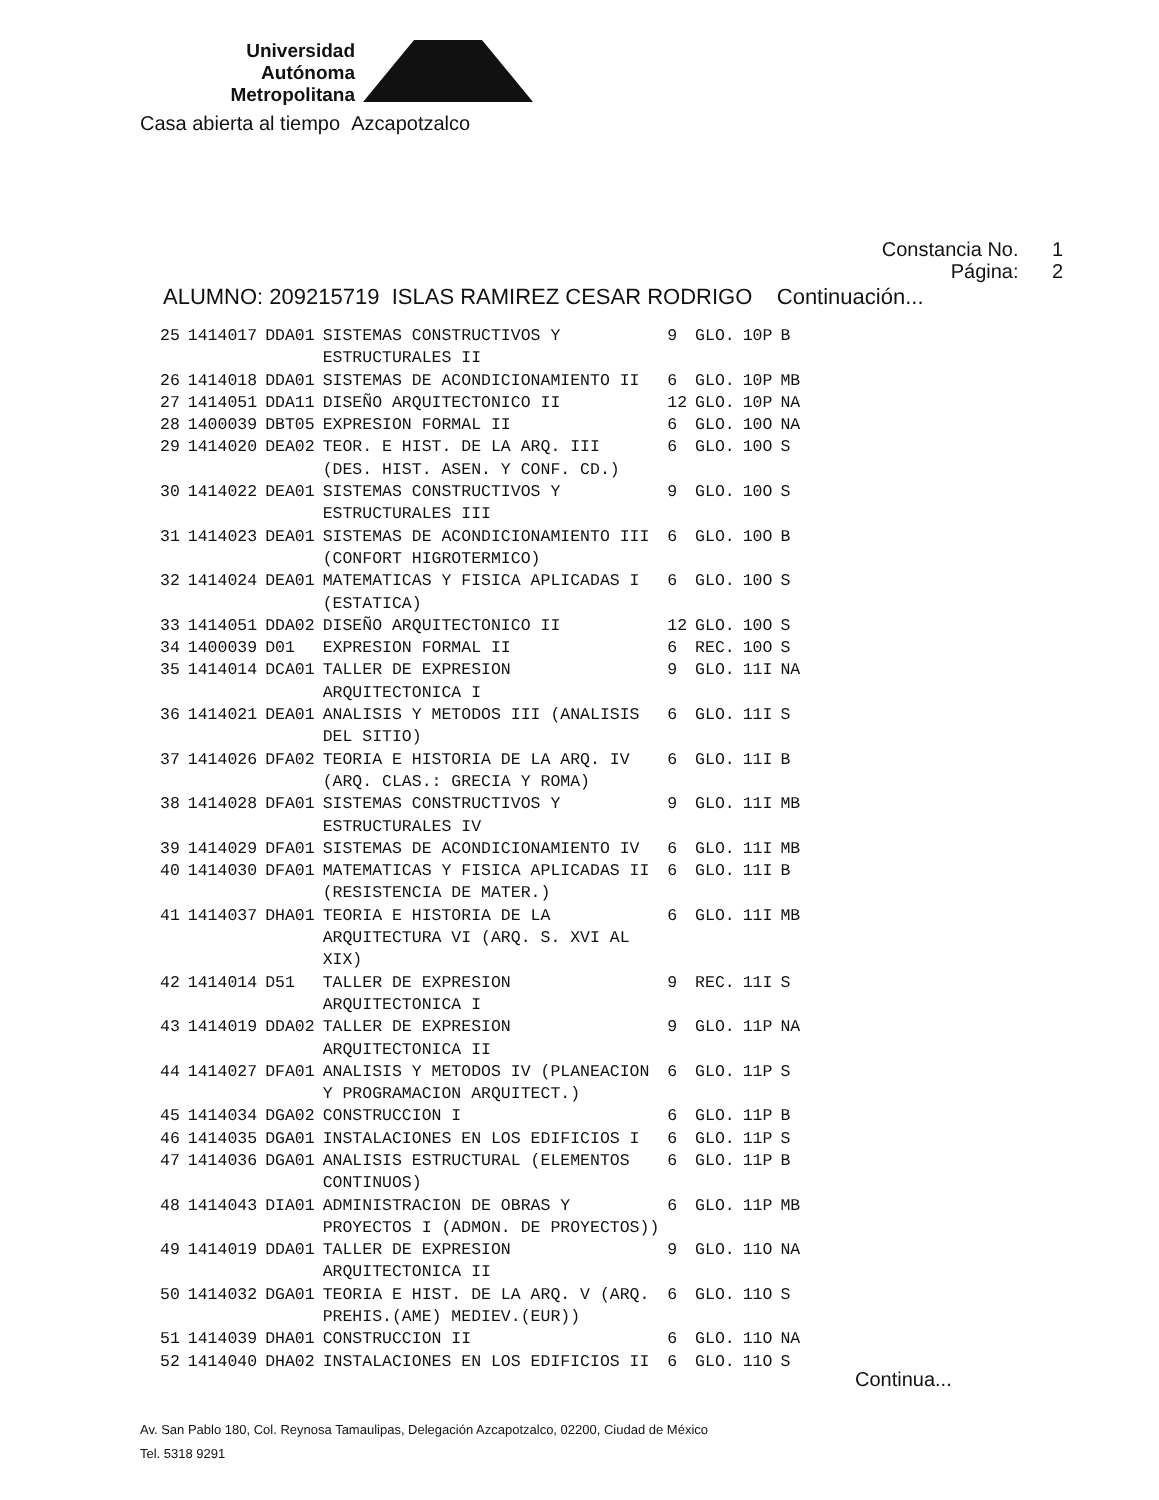Universidad
Autónoma
Metropolitana
Casa abierta al tiempo Azcapotzalco
Constancia No. 1
Página: 2
ALUMNO: 209215719 ISLAS RAMIREZ CESAR RODRIGO Continuación...
| 25 | 1414017 | DDA01 | SISTEMAS CONSTRUCTIVOS Y ESTRUCTURALES II | 9 | GLO. | 10P | B |
| 26 | 1414018 | DDA01 | SISTEMAS DE ACONDICIONAMIENTO II | 6 | GLO. | 10P | MB |
| 27 | 1414051 | DDA11 | DISEÑO ARQUITECTONICO II | 12 | GLO. | 10P | NA |
| 28 | 1400039 | DBT05 | EXPRESION FORMAL II | 6 | GLO. | 10O | NA |
| 29 | 1414020 | DEA02 | TEOR. E HIST. DE LA ARQ. III (DES. HIST. ASEN. Y CONF. CD.) | 6 | GLO. | 10O | S |
| 30 | 1414022 | DEA01 | SISTEMAS CONSTRUCTIVOS Y ESTRUCTURALES III | 9 | GLO. | 10O | S |
| 31 | 1414023 | DEA01 | SISTEMAS DE ACONDICIONAMIENTO III (CONFORT HIGROTERMICO) | 6 | GLO. | 10O | B |
| 32 | 1414024 | DEA01 | MATEMATICAS Y FISICA APLICADAS I (ESTATICA) | 6 | GLO. | 10O | S |
| 33 | 1414051 | DDA02 | DISEÑO ARQUITECTONICO II | 12 | GLO. | 10O | S |
| 34 | 1400039 | D01 | EXPRESION FORMAL II | 6 | REC. | 10O | S |
| 35 | 1414014 | DCA01 | TALLER DE EXPRESION ARQUITECTONICA I | 9 | GLO. | 11I | NA |
| 36 | 1414021 | DEA01 | ANALISIS Y METODOS III (ANALISIS DEL SITIO) | 6 | GLO. | 11I | S |
| 37 | 1414026 | DFA02 | TEORIA E HISTORIA DE LA ARQ. IV (ARQ. CLAS.: GRECIA Y ROMA) | 6 | GLO. | 11I | B |
| 38 | 1414028 | DFA01 | SISTEMAS CONSTRUCTIVOS Y ESTRUCTURALES IV | 9 | GLO. | 11I | MB |
| 39 | 1414029 | DFA01 | SISTEMAS DE ACONDICIONAMIENTO IV | 6 | GLO. | 11I | MB |
| 40 | 1414030 | DFA01 | MATEMATICAS Y FISICA APLICADAS II (RESISTENCIA DE MATER.) | 6 | GLO. | 11I | B |
| 41 | 1414037 | DHA01 | TEORIA E HISTORIA DE LA ARQUITECTURA VI (ARQ. S. XVI AL XIX) | 6 | GLO. | 11I | MB |
| 42 | 1414014 | D51 | TALLER DE EXPRESION ARQUITECTONICA I | 9 | REC. | 11I | S |
| 43 | 1414019 | DDA02 | TALLER DE EXPRESION ARQUITECTONICA II | 9 | GLO. | 11P | NA |
| 44 | 1414027 | DFA01 | ANALISIS Y METODOS IV (PLANEACION Y PROGRAMACION ARQUITECT.) | 6 | GLO. | 11P | S |
| 45 | 1414034 | DGA02 | CONSTRUCCION I | 6 | GLO. | 11P | B |
| 46 | 1414035 | DGA01 | INSTALACIONES EN LOS EDIFICIOS I | 6 | GLO. | 11P | S |
| 47 | 1414036 | DGA01 | ANALISIS ESTRUCTURAL (ELEMENTOS CONTINUOS) | 6 | GLO. | 11P | B |
| 48 | 1414043 | DIA01 | ADMINISTRACION DE OBRAS Y PROYECTOS I (ADMON. DE PROYECTOS)) | 6 | GLO. | 11P | MB |
| 49 | 1414019 | DDA01 | TALLER DE EXPRESION ARQUITECTONICA II | 9 | GLO. | 11O | NA |
| 50 | 1414032 | DGA01 | TEORIA E HIST. DE LA ARQ. V (ARQ. PREHIS.(AME) MEDIEV.(EUR)) | 6 | GLO. | 11O | S |
| 51 | 1414039 | DHA01 | CONSTRUCCION II | 6 | GLO. | 11O | NA |
| 52 | 1414040 | DHA02 | INSTALACIONES EN LOS EDIFICIOS II | 6 | GLO. | 11O | S |
Continua...
Av. San Pablo 180, Col. Reynosa Tamaulipas, Delegación Azcapotzalco, 02200, Ciudad de México
Tel. 5318 9291